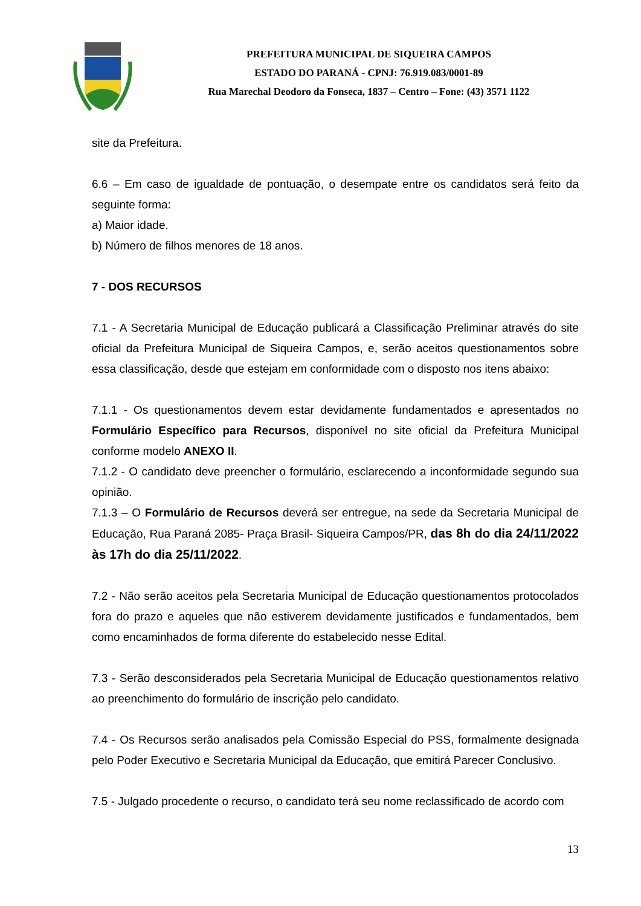PREFEITURA MUNICIPAL DE SIQUEIRA CAMPOS
ESTADO DO PARANÁ - CPNJ: 76.919.083/0001-89
Rua Marechal Deodoro da Fonseca, 1837 – Centro – Fone: (43) 3571 1122
site da Prefeitura.
6.6 – Em caso de igualdade de pontuação, o desempate entre os candidatos será feito da seguinte forma:
a) Maior idade.
b) Número de filhos menores de 18 anos.
7 - DOS RECURSOS
7.1 - A Secretaria Municipal de Educação publicará a Classificação Preliminar através do site oficial da Prefeitura Municipal de Siqueira Campos, e, serão aceitos questionamentos sobre essa classificação, desde que estejam em conformidade com o disposto nos itens abaixo:
7.1.1 - Os questionamentos devem estar devidamente fundamentados e apresentados no Formulário Específico para Recursos, disponível no site oficial da Prefeitura Municipal conforme modelo ANEXO II.
7.1.2 - O candidato deve preencher o formulário, esclarecendo a inconformidade segundo sua opinião.
7.1.3 – O Formulário de Recursos deverá ser entregue, na sede da Secretaria Municipal de Educação, Rua Paraná 2085- Praça Brasil- Siqueira Campos/PR, das 8h do dia 24/11/2022 às 17h do dia 25/11/2022.
7.2 - Não serão aceitos pela Secretaria Municipal de Educação questionamentos protocolados fora do prazo e aqueles que não estiverem devidamente justificados e fundamentados, bem como encaminhados de forma diferente do estabelecido nesse Edital.
7.3 - Serão desconsiderados pela Secretaria Municipal de Educação questionamentos relativo ao preenchimento do formulário de inscrição pelo candidato.
7.4 - Os Recursos serão analisados pela Comissão Especial do PSS, formalmente designada pelo Poder Executivo e Secretaria Municipal da Educação, que emitirá Parecer Conclusivo.
7.5 - Julgado procedente o recurso, o candidato terá seu nome reclassificado de acordo com
13